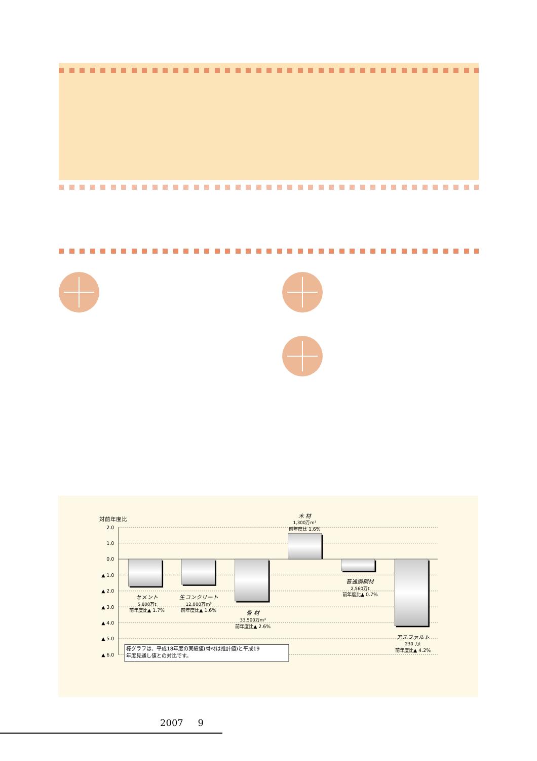対前年度比
2.0
1.0
0.0
▲ 1.0
▲ 2.0
▲ 3.0
▲ 4.0
▲ 5.0
▲ 6.0
セメント
5,800万t
前年度比▲ 1.7%
生コンクリート
12,000万m³
前年度比▲ 1.6%
骨 材
33,500万m³
前年度比▲ 2.6%
木 材
1,300万m³
前年度比 1.6%
普通鋼鋼材
2,560万t
前年度比▲ 0.7%
アスファルト
230 万t
前年度比▲ 4.2%
棒グラフは、平成18年度の実績値(骨材は推計値)と平成19
年度見通し値との対比です。
2007 9